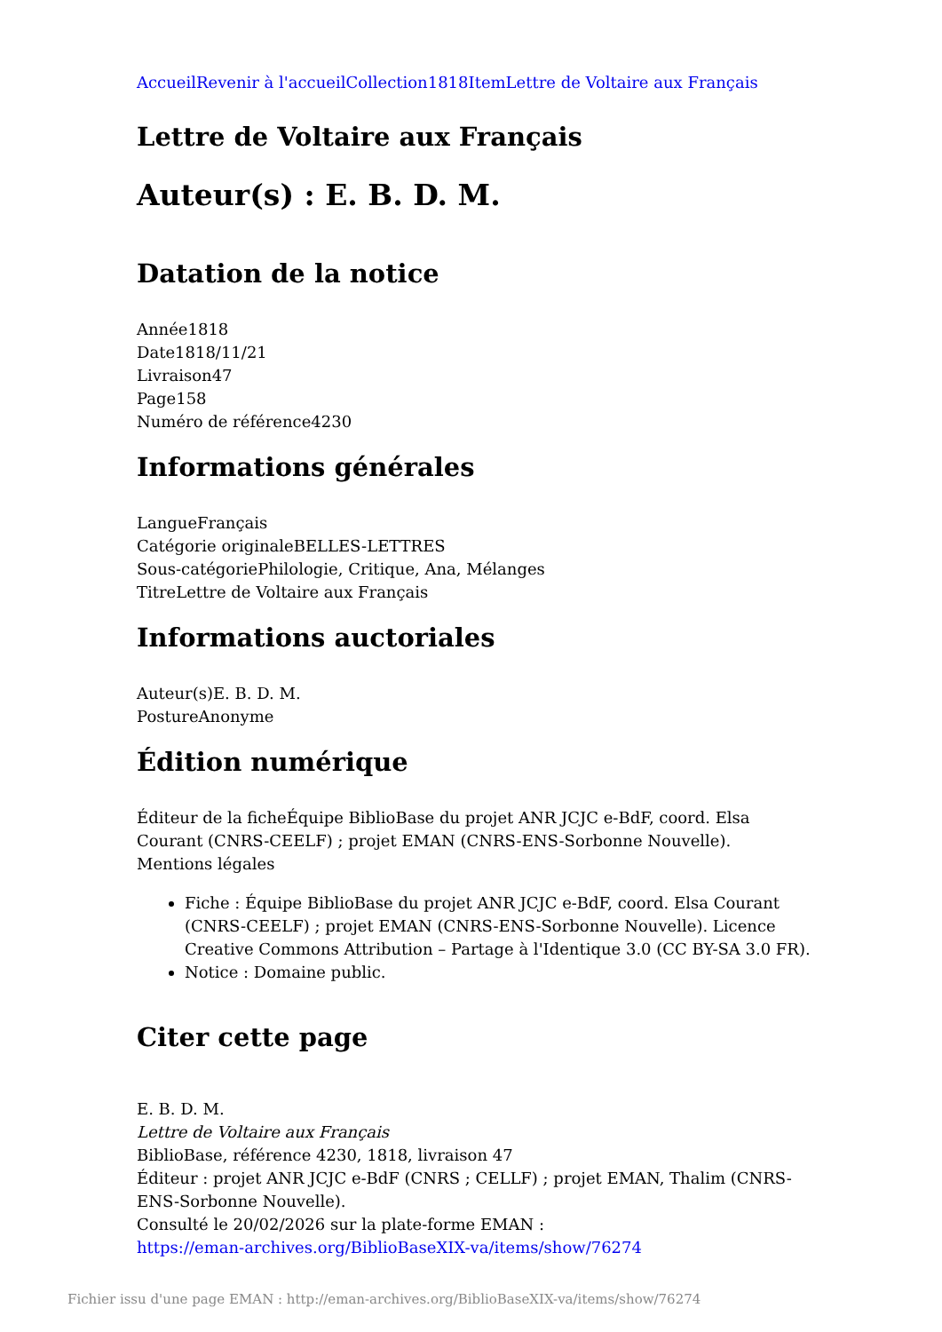Accueil Revenir à l'accueil Collection 1818 Item Lettre de Voltaire aux Français
Lettre de Voltaire aux Français
Auteur(s) : E. B. D. M.
Datation de la notice
Année1818
Date1818/11/21
Livraison47
Page158
Numéro de référence4230
Informations générales
LangueFrançais
Catégorie originaleBELLES-LETTRES
Sous-catégoriePhilologie, Critique, Ana, Mélanges
TitreLettre de Voltaire aux Français
Informations auctoriales
Auteur(s)E. B. D. M.
PostureAnonyme
Édition numérique
Éditeur de la ficheÉquipe BiblioBase du projet ANR JCJC e-BdF, coord. Elsa Courant (CNRS-CEELF) ; projet EMAN (CNRS-ENS-Sorbonne Nouvelle).
Mentions légales
Fiche : Équipe BiblioBase du projet ANR JCJC e-BdF, coord. Elsa Courant (CNRS-CEELF) ; projet EMAN (CNRS-ENS-Sorbonne Nouvelle). Licence Creative Commons Attribution – Partage à l'Identique 3.0 (CC BY-SA 3.0 FR).
Notice : Domaine public.
Citer cette page
E. B. D. M.
Lettre de Voltaire aux Français
BiblioBase, référence 4230, 1818, livraison 47
Éditeur : projet ANR JCJC e-BdF (CNRS ; CELLF) ; projet EMAN, Thalim (CNRS-ENS-Sorbonne Nouvelle).
Consulté le 20/02/2026 sur la plate-forme EMAN :
https://eman-archives.org/BiblioBaseXIX-va/items/show/76274
Fichier issu d'une page EMAN : http://eman-archives.org/BiblioBaseXIX-va/items/show/76274